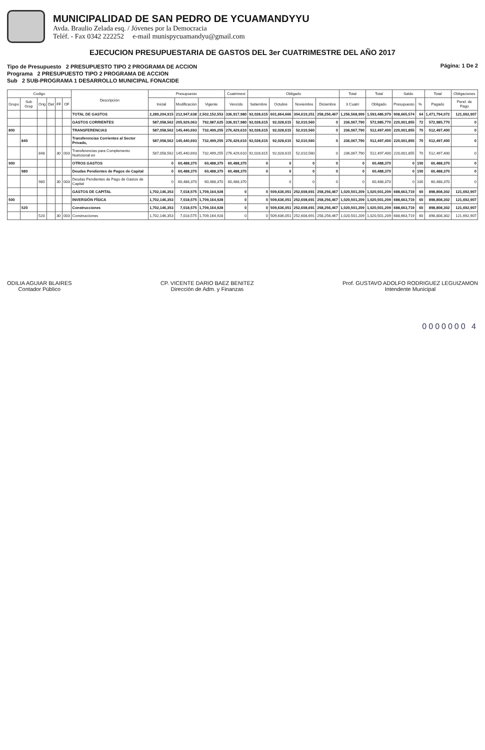MUNICIPALIDAD DE SAN PEDRO DE YCUAMANDYYU
Avda. Braulio Zelada esq. / Jóvenes por la Democracia
Teléf. - Fax 0342 222252 e-mail munispycuamandyu@gmail.com
EJECUCION PRESUPUESTARIA DE GASTOS DEL 3er CUATRIMESTRE DEL AÑO 2017
Tipo de Presupuesto 2 PRESUPUESTO TIPO 2 PROGRAMA DE ACCION
Programa 2 PRESUPUESTO TIPO 2 PROGRAMA DE ACCION
Sub 2 SUB-PROGRAMA 1 DESARROLLO MUNICIPAL FONACIDE
Página: 1 De 2
| Codigo | | | | | | Descripción | Presupuesto | | | Cuatrimest | Obligado | | | | Total | Total | Saldo | | Total | Obligaciones |
| --- | --- | --- | --- | --- | --- | --- | --- | --- | --- | --- | --- | --- | --- | --- | --- | --- | --- | --- | --- | --- |
| Grupo | Sub Grup | Orig | Det | FF | OF | | Inicial | Modificación | Vigente | Vencido | Setiembre | Octubre | Noviembre | Diciembre | 3 Cuatri | Obligado | Presupuesto | % | Pagado | Pend. de Pago |
| | | | | | | TOTAL DE GASTOS | 2,289,204,915 | 212,947,638 | 2,502,152,553 | 336,917,980 | 92,028,615 | 601,664,666 | 304,619,251 | 258,256,467 | 1,256,568,999 | 1,593,486,979 | 908,665,574 | 64 | 1,471,794,072 | 121,692,907 |
| | | | | | | GASTOS CORRIENTES | 587,058,562 | 205,929,063 | 792,987,625 | 336,917,980 | 92,028,615 | 92,028,615 | 52,010,560 | 0 | 236,067,790 | 572,985,770 | 220,001,855 | 72 | 572,985,770 | 0 |
| 800 | | | | | | TRANSFERENCIAS | 587,058,562 | 145,440,693 | 732,499,255 | 276,429,610 | 92,028,615 | 92,028,615 | 52,010,560 | 0 | 236,067,790 | 512,497,400 | 220,001,855 | 70 | 512,497,400 | 0 |
| | 840 | | | | | Transferencias Corrientes al Sector Privado, | 587,058,562 | 145,440,693 | 732,499,255 | 276,429,610 | 92,028,615 | 92,028,615 | 52,010,560 | 0 | 236,067,790 | 512,497,400 | 220,001,855 | 70 | 512,497,400 | 0 |
| | | 848 | | 30 | 003 | Transferencias para Complemento Nutricional en | 587,058,562 | 145,440,693 | 732,499,255 | 276,429,610 | 92,028,615 | 92,028,615 | 52,010,560 | 0 | 236,067,790 | 512,497,400 | 220,001,855 | 70 | 512,497,400 | 0 |
| 900 | | | | | | OTROS GASTOS | 0 | 60,488,370 | 60,488,370 | 60,488,370 | 0 | 0 | 0 | 0 | 0 | 60,488,370 | 0 | 100 | 60,488,370 | 0 |
| | 980 | | | | | Deudas Pendientes de Pagos de Capital | 0 | 60,488,370 | 60,488,370 | 60,488,370 | 0 | 0 | 0 | 0 | 0 | 60,488,370 | 0 | 100 | 60,488,370 | 0 |
| | | 980 | | 30 | 003 | Deudas Pendientes de Pago de Gastos de Capital | 0 | 60,488,370 | 60,488,370 | 60,488,370 | | 0 | 0 | 0 | 0 | 60,488,370 | 0 | 100 | 60,488,370 | 0 |
| | | | | | | GASTOS DE CAPITAL | 1,702,146,353 | 7,018,575 | 1,709,164,928 | 0 | 0 | 509,636,051 | 252,608,691 | 258,256,467 | 1,020,501,209 | 1,020,501,209 | 688,663,719 | 60 | 898,808,302 | 121,692,907 |
| 500 | | | | | | INVERSIÓN FÍSICA | 1,702,146,353 | 7,018,575 | 1,709,164,928 | 0 | 0 | 509,636,051 | 252,608,691 | 258,256,467 | 1,020,501,209 | 1,020,501,209 | 688,663,719 | 60 | 898,808,302 | 121,692,907 |
| | 520 | | | | | Construcciones | 1,702,146,353 | 7,018,575 | 1,709,164,928 | 0 | 0 | 509,636,051 | 252,608,691 | 258,256,467 | 1,020,501,209 | 1,020,501,209 | 688,663,719 | 60 | 898,808,302 | 121,692,907 |
| | | 520 | | 30 | 003 | Construcciones | 1,702,146,353 | 7,018,575 | 1,709,164,928 | 0 | 0 | 509,636,051 | 252,608,691 | 258,256,467 | 1,020,501,209 | 1,020,501,209 | 688,663,719 | 60 | 898,808,302 | 121,692,907 |
ODILIA AGUIAR BLAIRES
Contador Público
CP. VICENTE DARIO BAEZ BENITEZ
Dirección de Adm. y Finanzas
Prof. GUSTAVO ADOLFO RODRIGUEZ LEGUIZAMON
Intendente Municipal
0000000 4